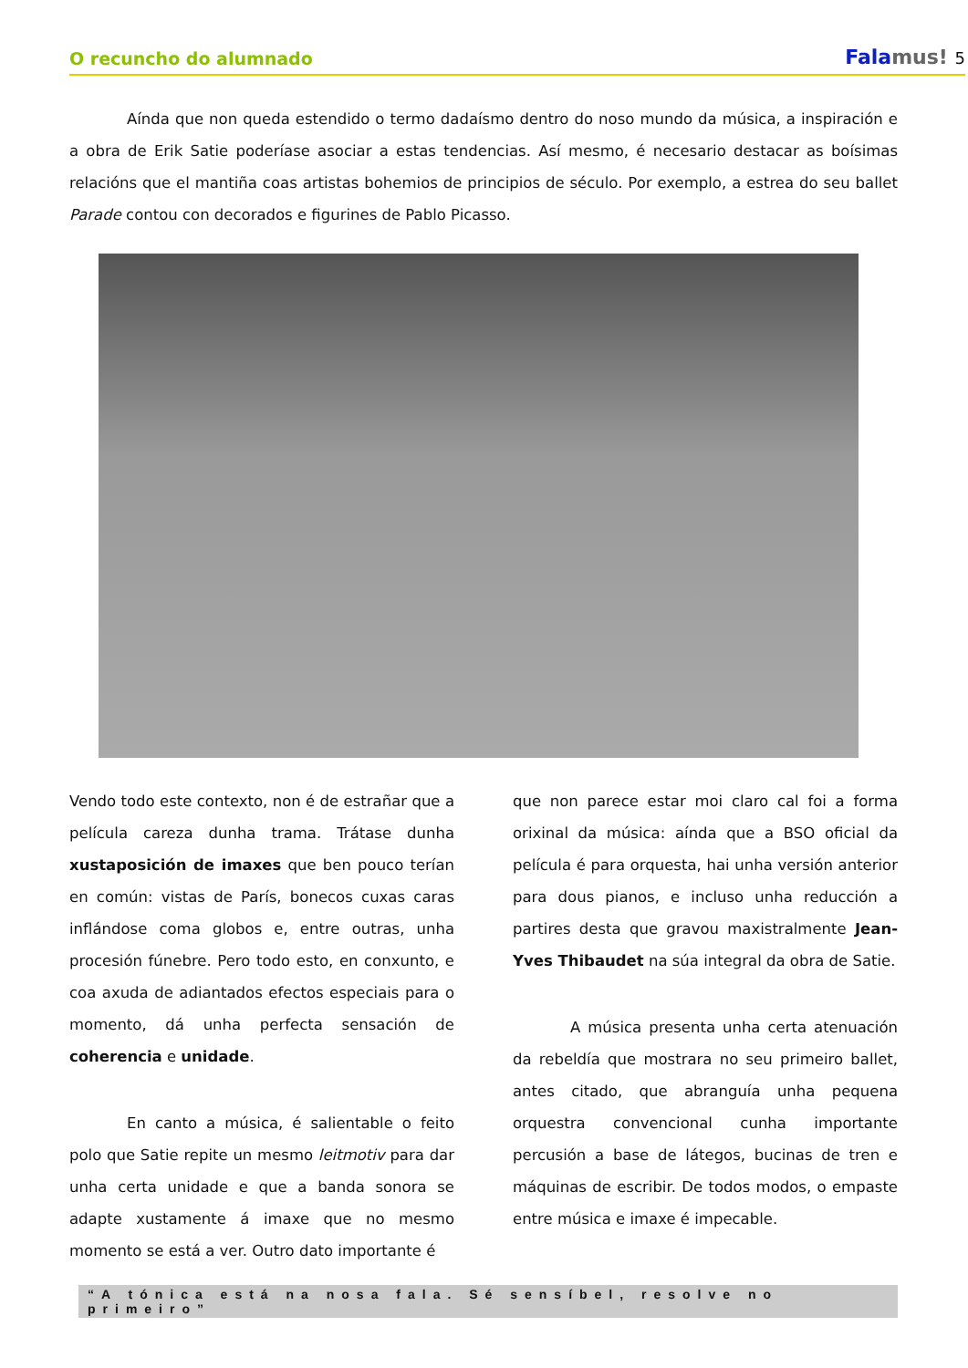O recuncho do alumnado
Falamus! 5
Aínda que non queda estendido o termo dadaísmo dentro do noso mundo da música, a inspiración e a obra de Erik Satie poderíase asociar a estas tendencias. Así mesmo, é necesario destacar as boísimas relacións que el mantiña coas artistas bohemios de principios de século. Por exemplo, a estrea do seu ballet Parade contou con decorados e figurines de Pablo Picasso.
Vendo todo este contexto, non é de estrañar que a película careza dunha trama. Trátase dunha xustaposición de imaxes que ben pouco terían en común: vistas de París, bonecos cuxas caras inflándose coma globos e, entre outras, unha procesión fúnebre. Pero todo esto, en conxunto, e coa axuda de adiantados efectos especiais para o momento, dá unha perfecta sensación de coherencia e unidade.
En canto a música, é salientable o feito polo que Satie repite un mesmo leitmotiv para dar unha certa unidade e que a banda sonora se adapte xustamente á imaxe que no mesmo momento se está a ver. Outro dato importante é
que non parece estar moi claro cal foi a forma orixinal da música: aínda que a BSO oficial da película é para orquesta, hai unha versión anterior para dous pianos, e incluso unha reducción a partires desta que gravou maxistralmente Jean-Yves Thibaudet na súa integral da obra de Satie.
A música presenta unha certa atenuación da rebeldía que mostrara no seu primeiro ballet, antes citado, que abranguía unha pequena orquestra convencional cunha importante percusión a base de látegos, bucinas de tren e máquinas de escribir. De todos modos, o empaste entre música e imaxe é impecable.
“A tónica está na nosa fala. Sé sensíbel, resolve no primeiro”